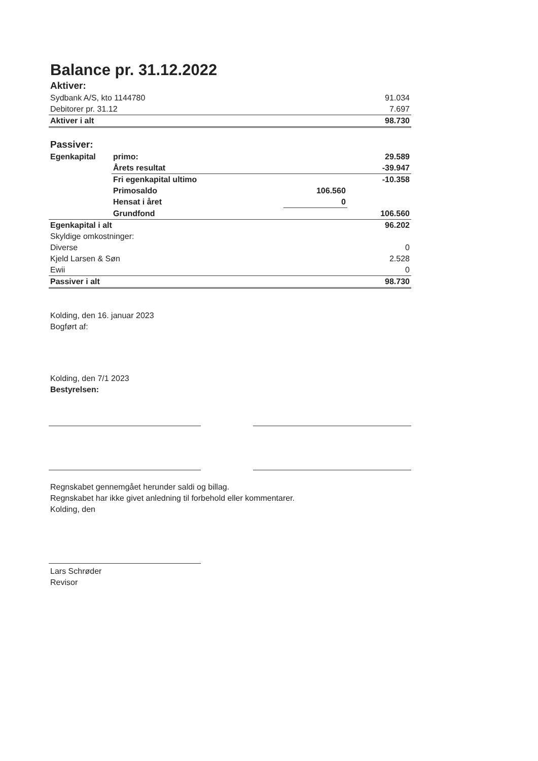Balance pr. 31.12.2022
Aktiver:
| Sydbank A/S, kto 1144780 | 91.034 |
| Debitorer pr. 31.12 | 7.697 |
| Aktiver i alt | 98.730 |
Passiver:
| Egenkapital | primo: | | 29.589 |
| | Årets resultat | | -39.947 |
| | Fri egenkapital ultimo | | -10.358 |
| | Primosaldo | 106.560 | |
| | Hensat i året | 0 | |
| | Grundfond | | 106.560 |
| Egenkapital i alt | | | 96.202 |
| Skyldige omkostninger: | |
| Diverse | 0 |
| Kjeld Larsen & Søn | 2.528 |
| Ewii | 0 |
| Passiver i alt | 98.730 |
Kolding, den 16. januar 2023
Bogført af:
Kolding, den 7/1 2023
Bestyrelsen:
Regnskabet gennemgået herunder saldi og billag.
Regnskabet har ikke givet anledning til forbehold eller kommentarer.
Kolding, den
Lars Schrøder
Revisor